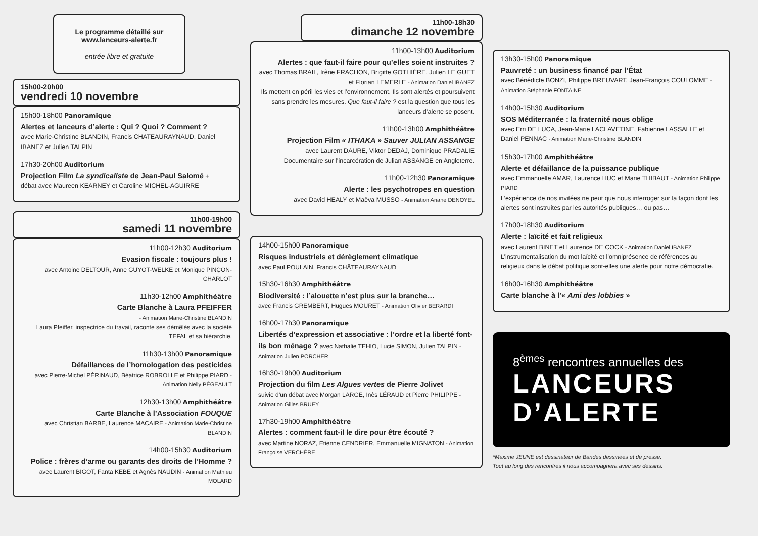Le programme détaillé sur
www.lanceurs-alerte.fr
entrée libre et gratuite
15h00-20h00
vendredi 10 novembre
15h00-18h00 Panoramique
Alertes et lanceurs d’alerte : Qui ? Quoi ? Comment ?
avec Marie-Christine BLANDIN, Francis CHATEAURAYNAUD, Daniel IBANEZ et Julien TALPIN
17h30-20h00 Auditorium
Projection Film La syndicaliste de Jean-Paul Salomé +
débat avec Maureen KEARNEY et Caroline MICHEL-AGUIRRE
11h00-19h00
samedi 11 novembre
11h00-12h30 Auditorium
Evasion fiscale : toujours plus !
avec Antoine DELTOUR, Anne GUYOT-WELKE et Monique PINÇON-CHARLOT
11h30-12h00 Amphithéâtre
Carte Blanche à Laura PFEIFFER
- Animation Marie-Christine BLANDIN
Laura Pfeiffer, inspectrice du travail, raconte ses démêlés avec la société TEFAL et sa hiérarchie.
11h30-13h00 Panoramique
Défaillances de l’homologation des pesticides
avec Pierre-Michel PÉRINAUD, Béatrice ROBROLLE et Philippe PIARD - Animation Nelly PÉGEAULT
12h30-13h00 Amphithéâtre
Carte Blanche à l’Association FOUQUE
avec Christian BARBE, Laurence MACAIRE - Animation Marie-Christine BLANDIN
14h00-15h30 Auditorium
Police : frères d’arme ou garants des droits de l’Homme ?
avec Laurent BIGOT, Fanta KEBE et Agnès NAUDIN - Animation Mathieu MOLARD
11h00-18h30
dimanche 12 novembre
11h00-13h00 Auditorium
Alertes : que faut-il faire pour qu’elles soient instruites ?
avec Thomas BRAIL, Irène FRACHON, Brigitte GOTHIÈRE, Julien LE GUET et Florian LEMERLE - Animation Daniel IBANEZ
Ils mettent en péril les vies et l’environnement. Ils sont alertés et poursuivent sans prendre les mesures. Que faut-il faire ? est la question que tous les lanceurs d’alerte se posent.
11h00-13h00 Amphithéâtre
Projection Film « ITHAKA » Sauver JULIAN ASSANGE
avec Laurent DAURE, Viktor DEDAJ, Dominique PRADALIE
Documentaire sur l’incarcération de Julian ASSANGE en Angleterre.
11h00-12h30 Panoramique
Alerte : les psychotropes en question
avec David HEALY et Maëva MUSSO - Animation Ariane DENOYEL
14h00-15h00 Panoramique
Risques industriels et dérèglement climatique
avec Paul POULAIN, Francis CHÂTEAURAYNAUD
15h30-16h30 Amphithéâtre
Biodiversité : l’alouette n’est plus sur la branche…
avec Francis GREMBERT, Hugues MOURET - Animation Olivier BERARDI
16h00-17h30 Panoramique
Libertés d’expression et associative : l’ordre et la liberté font-ils bon ménage ? avec Nathalie TEHIO, Lucie SIMON, Julien TALPIN - Animation Julien PORCHER
16h30-19h00 Auditorium
Projection du film Les Algues vertes de Pierre Jolivet
suivie d’un débat avec Morgan LARGE, Inès LÉRAUD et Pierre PHILIPPE - Animation Gilles BRUEY
17h30-19h00 Amphithéâtre
Alertes : comment faut-il le dire pour être écouté ?
avec Martine NORAZ, Etienne CENDRIER, Emmanuelle MIGNATON - Animation Françoise VERCHÈRE
13h30-15h00 Panoramique
Pauvreté : un business financé par l’État
avec Bénédicte BONZI, Philippe BREUVART, Jean-François COULOMME - Animation Stéphanie FONTAINE
14h00-15h30 Auditorium
SOS Méditerranée : la fraternité nous oblige
avec Erri DE LUCA, Jean-Marie LACLAVETINE, Fabienne LASSALLE et Daniel PENNAC - Animation Marie-Christine BLANDIN
15h30-17h00 Amphithéâtre
Alerte et défaillance de la puissance publique
avec Emmanuelle AMAR, Laurence HUC et Marie THIBAUT - Animation Philippe PIARD
L’expérience de nos invitées ne peut que nous interroger sur la façon dont les alertes sont instruites par les autorités publiques… ou pas…
17h00-18h30 Auditorium
Alerte : laïcité et fait religieux
avec Laurent BINET et Laurence DE COCK - Animation Daniel IBANEZ
L’instrumentalisation du mot laïcité et l’omniprésence de références au religieux dans le débat politique sont-elles une alerte pour notre démocratie.
16h00-16h30 Amphithéâtre
Carte blanche à l’« Ami des lobbies »
8<sup>èmes</sup> rencontres annuelles des
LANCEURS
D’ALERTE
*Maxime JEUNE est dessinateur de Bandes dessinées et de presse.
Tout au long des rencontres il nous accompagnera avec ses dessins.